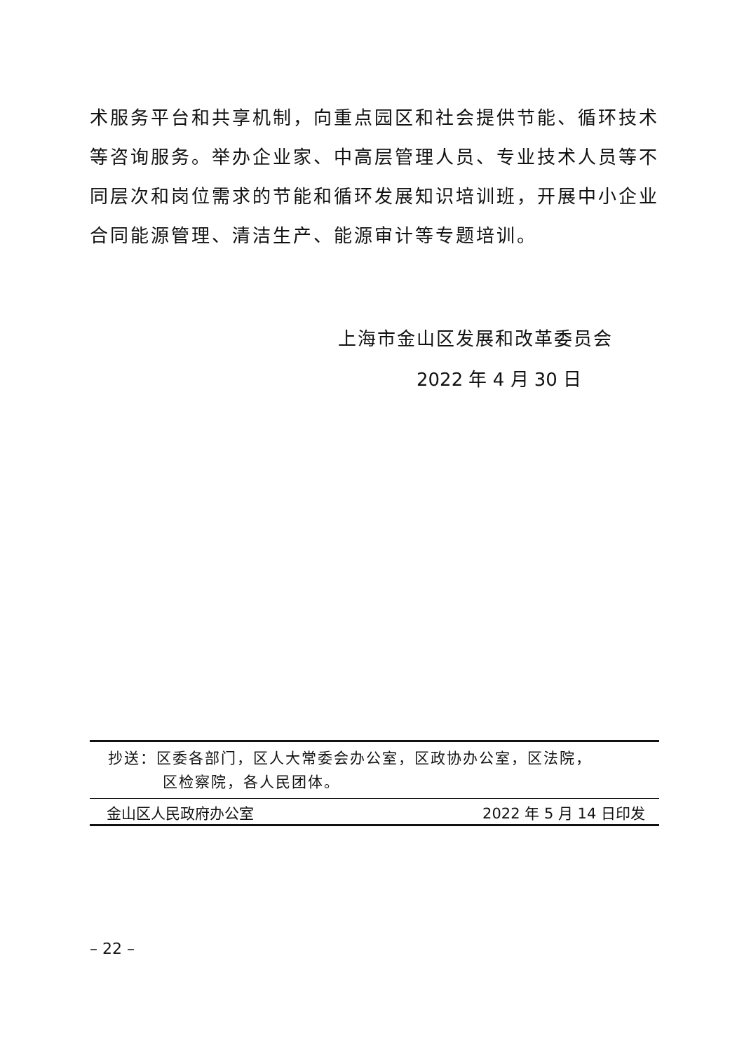术服务平台和共享机制，向重点园区和社会提供节能、循环技术等咨询服务。举办企业家、中高层管理人员、专业技术人员等不同层次和岗位需求的节能和循环发展知识培训班，开展中小企业合同能源管理、清洁生产、能源审计等专题培训。
上海市金山区发展和改革委员会
2022 年 4 月 30 日
抄送：区委各部门，区人大常委会办公室，区政协办公室，区法院，
区检察院，各人民团体。
金山区人民政府办公室 2022 年 5 月 14 日印发
– 22 –